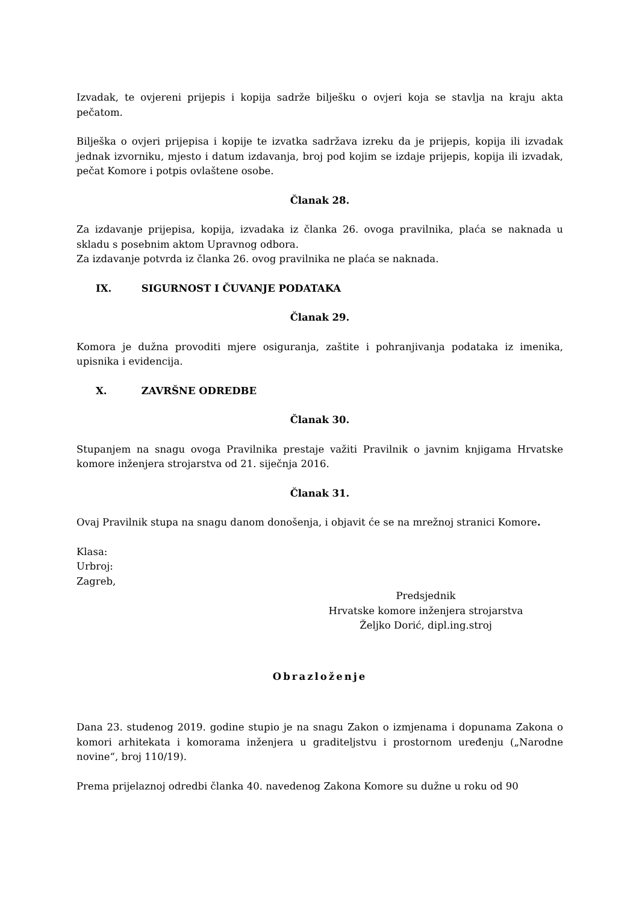Izvadak, te ovjereni prijepis i kopija sadrže bilješku o ovjeri koja se stavlja na kraju akta pečatom.
Bilješka o ovjeri prijepisa i kopije te izvatka sadržava izreku da je prijepis, kopija ili izvadak jednak izvorniku, mjesto i datum izdavanja, broj pod kojim se izdaje prijepis, kopija ili izvadak, pečat Komore i potpis ovlaštene osobe.
Članak 28.
Za izdavanje prijepisa, kopija, izvadaka iz članka 26. ovoga pravilnika, plaća se naknada u skladu s posebnim aktom Upravnog odbora.
Za izdavanje potvrda iz članka 26. ovog pravilnika ne plaća se naknada.
IX. SIGURNOST I ČUVANJE PODATAKA
Članak 29.
Komora je dužna provoditi mjere osiguranja, zaštite i pohranjivanja podataka iz imenika, upisnika i evidencija.
X. ZAVRŠNE ODREDBE
Članak 30.
Stupanjem na snagu ovoga Pravilnika prestaje važiti Pravilnik o javnim knjigama Hrvatske komore inženjera strojarstva od 21. siječnja 2016.
Članak 31.
Ovaj Pravilnik stupa na snagu danom donošenja, i objavit će se na mrežnoj stranici Komore.
Klasa:
Urbroj:
Zagreb,
Predsjednik
Hrvatske komore inženjera strojarstva
Željko Dorić, dipl.ing.stroj
Obrazloženje
Dana 23. studenog 2019. godine stupio je na snagu Zakon o izmjenama i dopunama Zakona o komori arhitekata i komorama inženjera u graditeljstvu i prostornom uređenju („Narodne novine“, broj 110/19).
Prema prijelaznoj odredbi članka 40. navedenog Zakona Komore su dužne u roku od 90